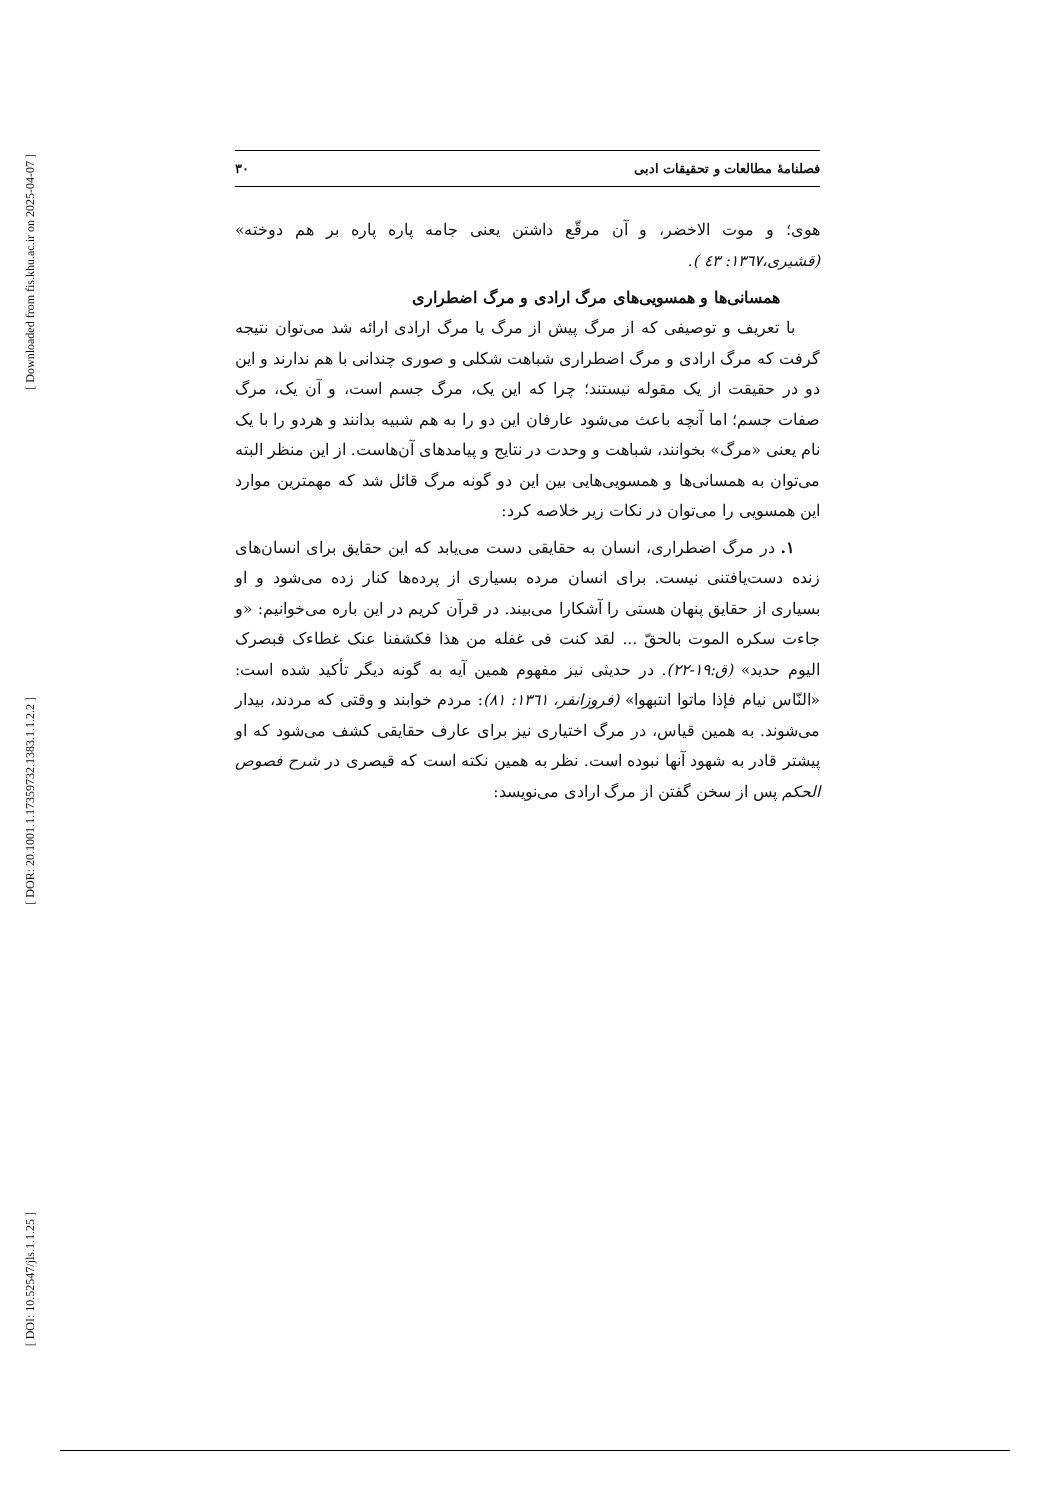[ Downloaded from fis.khu.ac.ir on 2025-04-07 ]
[ DOR: 20.1001.1.17359732.1383.1.1.2.2 ]
[ DOI: 10.52547/jls.1.1.25 ]
فصلنامهٔ مطالعات و تحقیقات ادبی ۳۰
هوی؛ و موت الاخضر، و آن مرقّع داشتن یعنی جامه پاره پاره بر هم دوخته» (قشیری،۱۳٦۷: ٤۳ ).
همسانی‌ها و همسویی‌های مرگ ارادی و مرگ اضطراری
با تعریف و توصیفی که از مرگ پیش از مرگ یا مرگ ارادی ارائه شد می‌توان نتیجه گرفت که مرگ ارادی و مرگ اضطراری شباهت شکلی و صوری چندانی با هم ندارند و این دو در حقیقت از یک مقوله نیستند؛ چرا که این یک، مرگ جسم است، و آن یک، مرگ صفات جسم؛ اما آنچه باعث می‌شود عارفان این دو را به هم شبیه بدانند و هردو را با یک نام یعنی «مرگ» بخوانند، شباهت و وحدت در نتایج و پیامدهای آن‌هاست. از این منظر البته می‌توان به همسانی‌ها و همسویی‌هایی بین این دو گونه مرگ قائل شد که مهمترین موارد این همسویی را می‌توان در نکات زیر خلاصه کرد:
۱. در مرگ اضطراری، انسان به حقایقی دست می‌یابد که این حقایق برای انسان‌های زنده دست‌یافتنی نیست. برای انسان مرده بسیاری از پرده‌ها کنار زده می‌شود و او بسیاری از حقایق پنهان هستی را آشکارا می‌بیند. در قرآن کریم در این باره می‌خوانیم: «و جاءت سکره الموت بالحقّ ... لقد کنت فی غفله من هذا فکشفنا عنک غطاءک فبصرک الیوم حدید» (ق:۱۹-۲۲). در حدیثی نیز مفهوم همین آیه به گونه دیگر تأکید شده است: «النّاس نیام فإذا ماتوا انتبهوا» (فروزانفر، ۱۳٦۱: ۸۱): مردم خوابند و وقتی که مردند، بیدار می‌شوند. به همین قیاس، در مرگ اختیاری نیز برای عارف حقایقی کشف می‌شود که او پیشتر قادر به شهود آنها نبوده است. نظر به همین نکته است که قیصری در شرح فصوص الحکم پس از سخن گفتن از مرگ ارادی می‌نویسد: